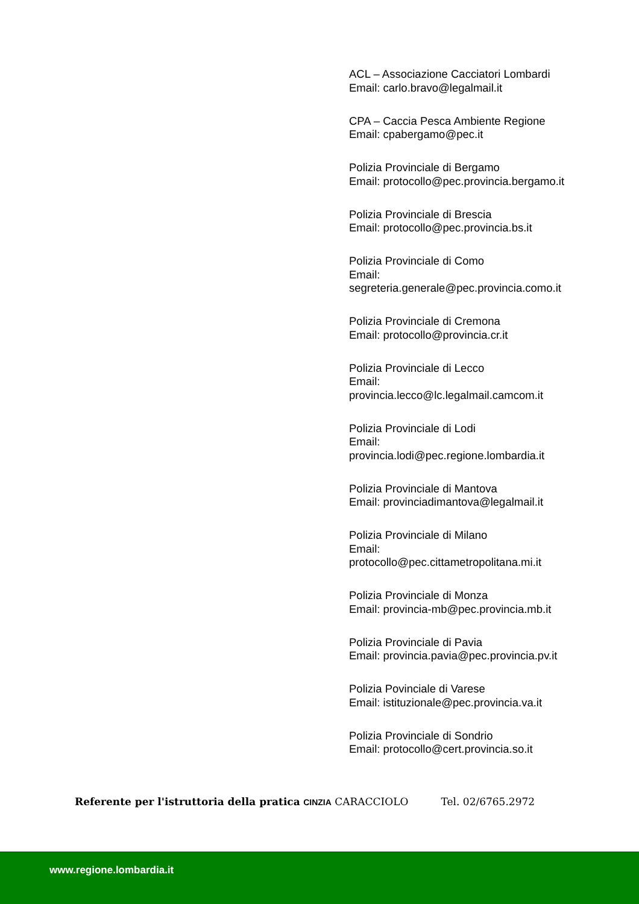ACL – Associazione Cacciatori Lombardi
Email: carlo.bravo@legalmail.it
CPA – Caccia Pesca Ambiente Regione
Email: cpabergamo@pec.it
Polizia Provinciale di Bergamo
Email: protocollo@pec.provincia.bergamo.it
Polizia Provinciale di Brescia
Email: protocollo@pec.provincia.bs.it
Polizia Provinciale di Como
Email:
segreteria.generale@pec.provincia.como.it
Polizia Provinciale di Cremona
Email: protocollo@provincia.cr.it
Polizia Provinciale di Lecco
Email:
provincia.lecco@lc.legalmail.camcom.it
Polizia Provinciale di Lodi
Email:
provincia.lodi@pec.regione.lombardia.it
Polizia Provinciale di Mantova
Email: provinciadimantova@legalmail.it
Polizia Provinciale di Milano
Email:
protocollo@pec.cittametropolitana.mi.it
Polizia Provinciale di Monza
Email: provincia-mb@pec.provincia.mb.it
Polizia Provinciale di Pavia
Email: provincia.pavia@pec.provincia.pv.it
Polizia Povinciale di Varese
Email: istituzionale@pec.provincia.va.it
Polizia Provinciale di Sondrio
Email: protocollo@cert.provincia.so.it
Referente per l'istruttoria della pratica CINZIA CARACCIOLO Tel. 02/6765.2972
www.regione.lombardia.it